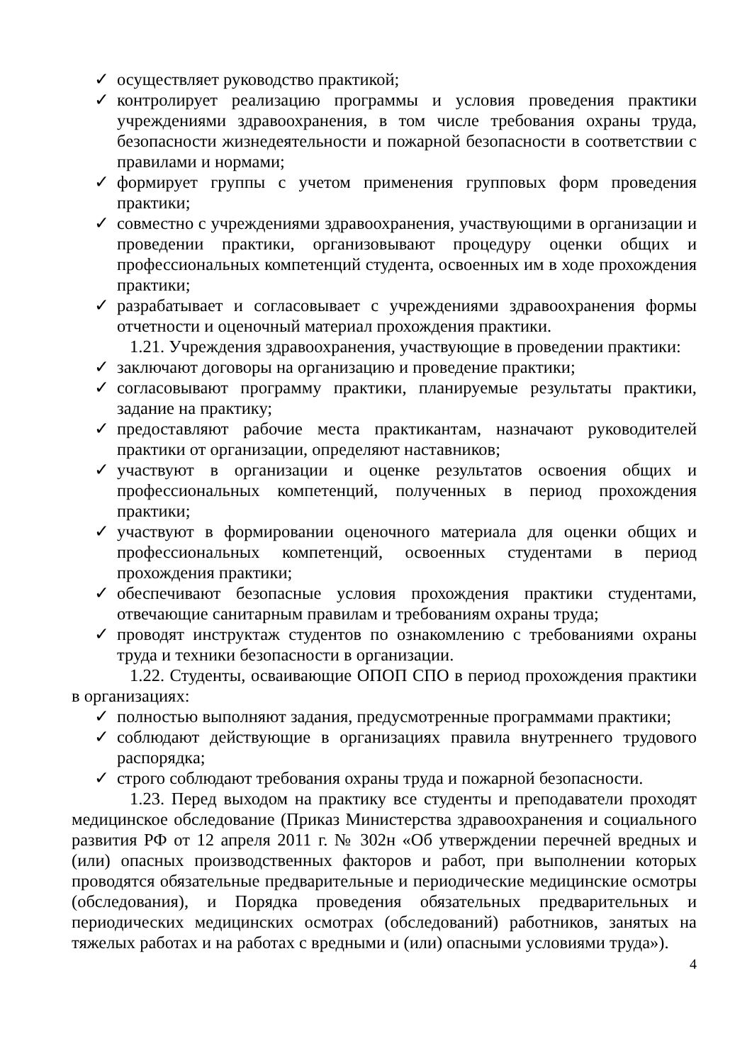✓ осуществляет руководство практикой;
✓ контролирует реализацию программы и условия проведения практики учреждениями здравоохранения, в том числе требования охраны труда, безопасности жизнедеятельности и пожарной безопасности в соответствии с правилами и нормами;
✓ формирует группы с учетом применения групповых форм проведения практики;
✓ совместно с учреждениями здравоохранения, участвующими в организации и проведении практики, организовывают процедуру оценки общих и профессиональных компетенций студента, освоенных им в ходе прохождения практики;
✓ разрабатывает и согласовывает с учреждениями здравоохранения формы отчетности и оценочный материал прохождения практики.
1.21. Учреждения здравоохранения, участвующие в проведении практики:
✓ заключают договоры на организацию и проведение практики;
✓ согласовывают программу практики, планируемые результаты практики, задание на практику;
✓ предоставляют рабочие места практикантам, назначают руководителей практики от организации, определяют наставников;
✓ участвуют в организации и оценке результатов освоения общих и профессиональных компетенций, полученных в период прохождения практики;
✓ участвуют в формировании оценочного материала для оценки общих и профессиональных компетенций, освоенных студентами в период прохождения практики;
✓ обеспечивают безопасные условия прохождения практики студентами, отвечающие санитарным правилам и требованиям охраны труда;
✓ проводят инструктаж студентов по ознакомлению с требованиями охраны труда и техники безопасности в организации.
1.22. Студенты, осваивающие ОПОП СПО в период прохождения практики в организациях:
✓ полностью выполняют задания, предусмотренные программами практики;
✓ соблюдают действующие в организациях правила внутреннего трудового распорядка;
✓ строго соблюдают требования охраны труда и пожарной безопасности.
1.23. Перед выходом на практику все студенты и преподаватели проходят медицинское обследование (Приказ Министерства здравоохранения и социального развития РФ от 12 апреля 2011 г. № 302н «Об утверждении перечней вредных и (или) опасных производственных факторов и работ, при выполнении которых проводятся обязательные предварительные и периодические медицинские осмотры (обследования), и Порядка проведения обязательных предварительных и периодических медицинских осмотрах (обследований) работников, занятых на тяжелых работах и на работах с вредными и (или) опасными условиями труда»).
4